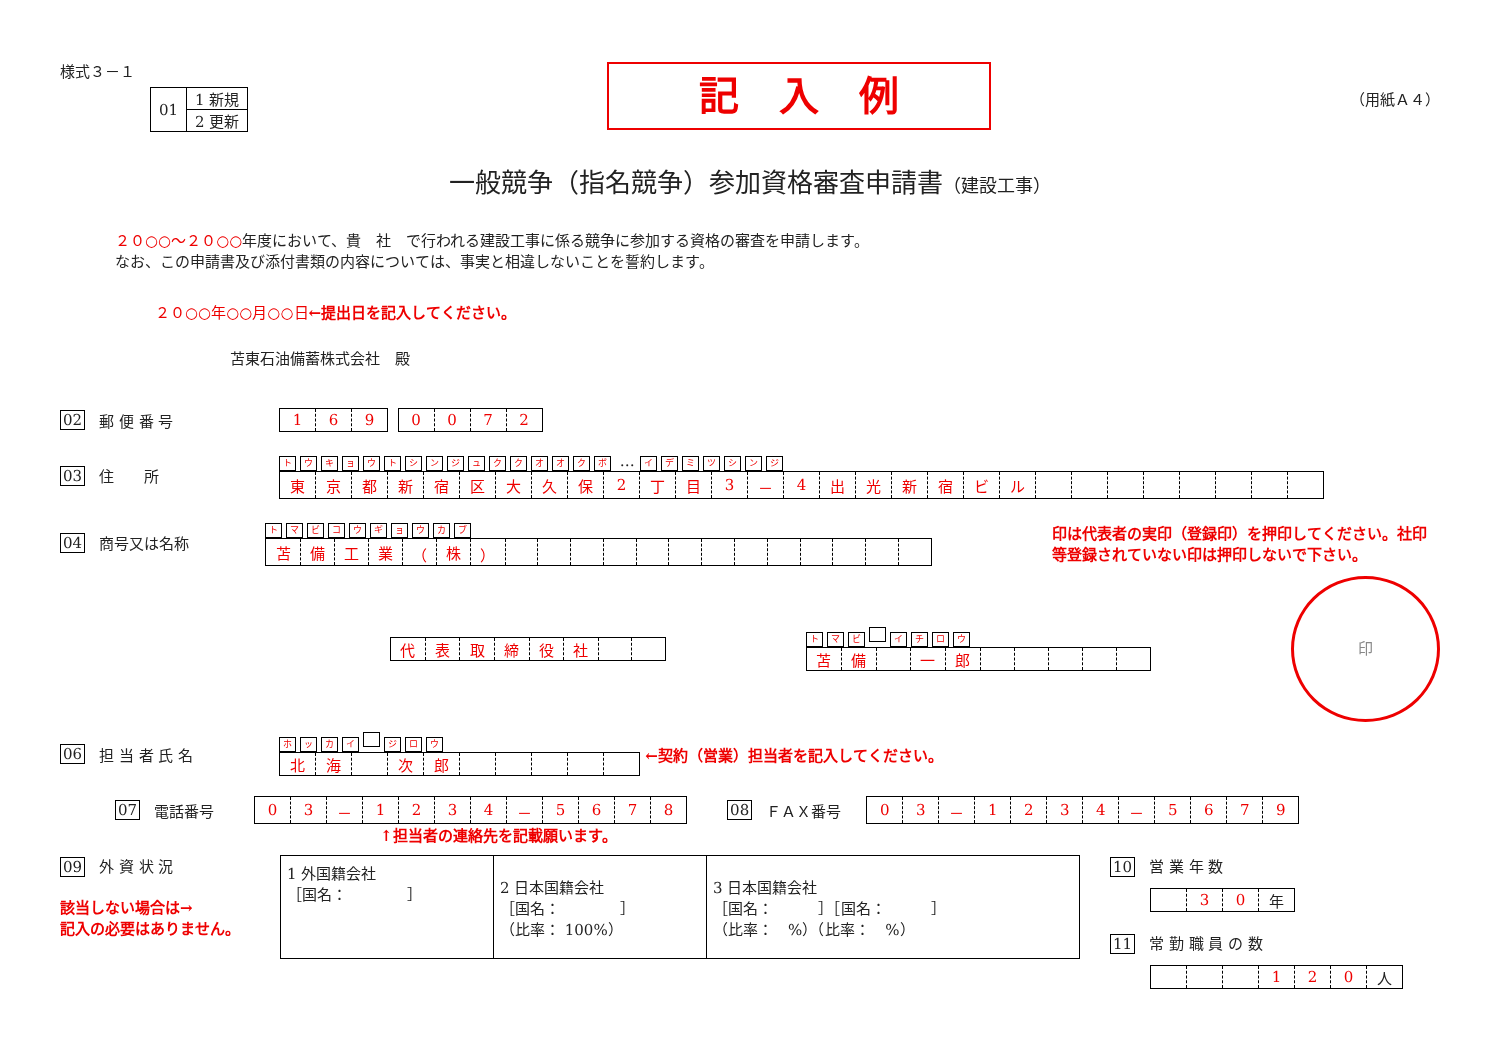様式３－１
| 01 | 1 新規 |
| | 2 更新 |
記　入　例
（用紙Ａ４）
一般競争（指名競争）参加資格審査申請書（建設工事）
２０○○～２０○○年度において、貴　社　で行われる建設工事に係る競争に参加する資格の審査を申請します。
なお、この申請書及び添付書類の内容については、事実と相違しないことを誓約します。
２０○○年○○月○○日←提出日を記入してください。
苫東石油備蓄株式会社　殿
02 郵 便 番 号
| 1 | 6 | 9 |
| 0 | 0 | 7 | 2 |
03 住　　所
トウキョウトシンジュククオオクボ … イデミツシンジ
| 東 | 京 | 都 | 新 | 宿 | 区 | 大 | 久 | 保 | 2 | 丁 | 目 | 3 | － | 4 | 出 | 光 | 新 | 宿 | ビ | ル | | | | | | | | |
04 商号又は名称
トマビコウギョウカブ
| 苫 | 備 | 工 | 業 | （ | 株 | ） | | | | | | | | | | | | | |
印は代表者の実印（登録印）を押印してください。社印等登録されていない印は押印しないで下さい。
| 代 | 表 | 取 | 締 | 役 | 社 | | |
トマビ イチロウ
| 苫 | 備 | | 一 | 郎 | | | | | |
印
06 担 当 者 氏 名
ホッカイ ジロウ
| 北 | 海 | | 次 | 郎 | | | | | |
←契約（営業）担当者を記入してください。
07 電話番号
| 0 | 3 | － | 1 | 2 | 3 | 4 | － | 5 | 6 | 7 | 8 |
08 ＦＡＸ番号
| 0 | 3 | － | 1 | 2 | 3 | 4 | － | 5 | 6 | 7 | 9 |
↑担当者の連絡先を記載願います。
09 外 資 状 況
該当しない場合は→
記入の必要はありません。
| 1 外国籍会社 ［国名： ］ | 2 日本国籍会社 ［国名： ］ （比率： 100%） | 3 日本国籍会社 ［国名： ］［国名： ］ （比率： %）（比率： %） |
10 営 業 年 数
| | 3 | 0 | 年 |
11 常 勤 職 員 の 数
| | | | 1 | 2 | 0 | 人 |